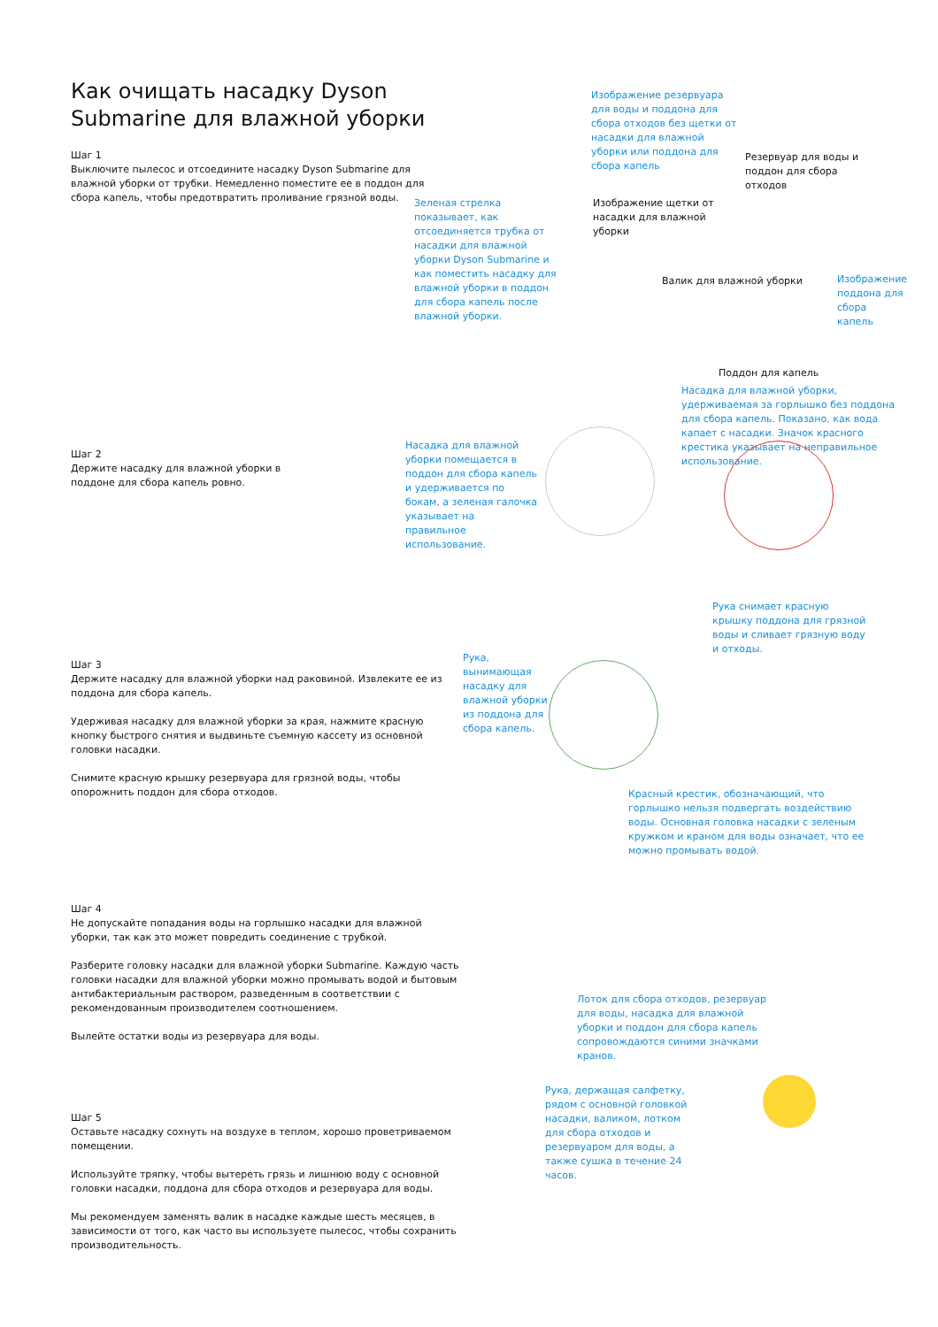Как очищать насадку Dyson Submarine для влажной уборки
Шаг 1
Выключите пылесос и отсоедините насадку Dyson Submarine для влажной уборки от трубки. Немедленно поместите ее в поддон для сбора капель, чтобы предотвратить проливание грязной воды.
Зеленая стрелка показывает, как отсоединяется трубка от насадки для влажной уборки Dyson Submarine и как поместить насадку для влажной уборки в поддон для сбора капель после влажной уборки.
Изображение резервуара для воды и поддона для сбора отходов без щетки от насадки для влажной уборки или поддона для сбора капель
Резервуар для воды и поддон для сбора отходов
Изображение щетки от насадки для влажной уборки
Валик для влажной уборки
Изображение поддона для сбора капель
Поддон для капель
Насадка для влажной уборки, удерживаемая за горлышко без поддона для сбора капель. Показано, как вода капает с насадки. Значок красного крестика указывает на неправильное использование.
Шаг 2
Держите насадку для влажной уборки в поддоне для сбора капель ровно.
Насадка для влажной уборки помещается в поддон для сбора капель и удерживается по бокам, а зеленая галочка указывает на правильное использование.
Рука снимает красную крышку поддона для грязной воды и сливает грязную воду и отходы.
Шаг 3
Держите насадку для влажной уборки над раковиной. Извлеките ее из поддона для сбора капель.
Удерживая насадку для влажной уборки за края, нажмите красную кнопку быстрого снятия и выдвиньте съемную кассету из основной головки насадки.
Снимите красную крышку резервуара для грязной воды, чтобы опорожнить поддон для сбора отходов.
Рука, вынимающая насадку для влажной уборки из поддона для сбора капель.
Красный крестик, обозначающий, что горлышко нельзя подвергать воздействию воды. Основная головка насадки с зеленым кружком и краном для воды означает, что ее можно промывать водой.
Шаг 4
Не допускайте попадания воды на горлышко насадки для влажной уборки, так как это может повредить соединение с трубкой.
Разберите головку насадки для влажной уборки Submarine. Каждую часть головки насадки для влажной уборки можно промывать водой и бытовым антибактериальным раствором, разведенным в соответствии с рекомендованным производителем соотношением.
Вылейте остатки воды из резервуара для воды.
Лоток для сбора отходов, резервуар для воды, насадка для влажной уборки и поддон для сбора капель сопровождаются синими значками кранов.
Рука, держащая салфетку, рядом с основной головкой насадки, валиком, лотком для сбора отходов и резервуаром для воды, а также сушка в течение 24 часов.
Шаг 5
Оставьте насадку сохнуть на воздухе в теплом, хорошо проветриваемом помещении.
Используйте тряпку, чтобы вытереть грязь и лишнюю воду с основной головки насадки, поддона для сбора отходов и резервуара для воды.
Мы рекомендуем заменять валик в насадке каждые шесть месяцев, в зависимости от того, как часто вы используете пылесос, чтобы сохранить производительность.